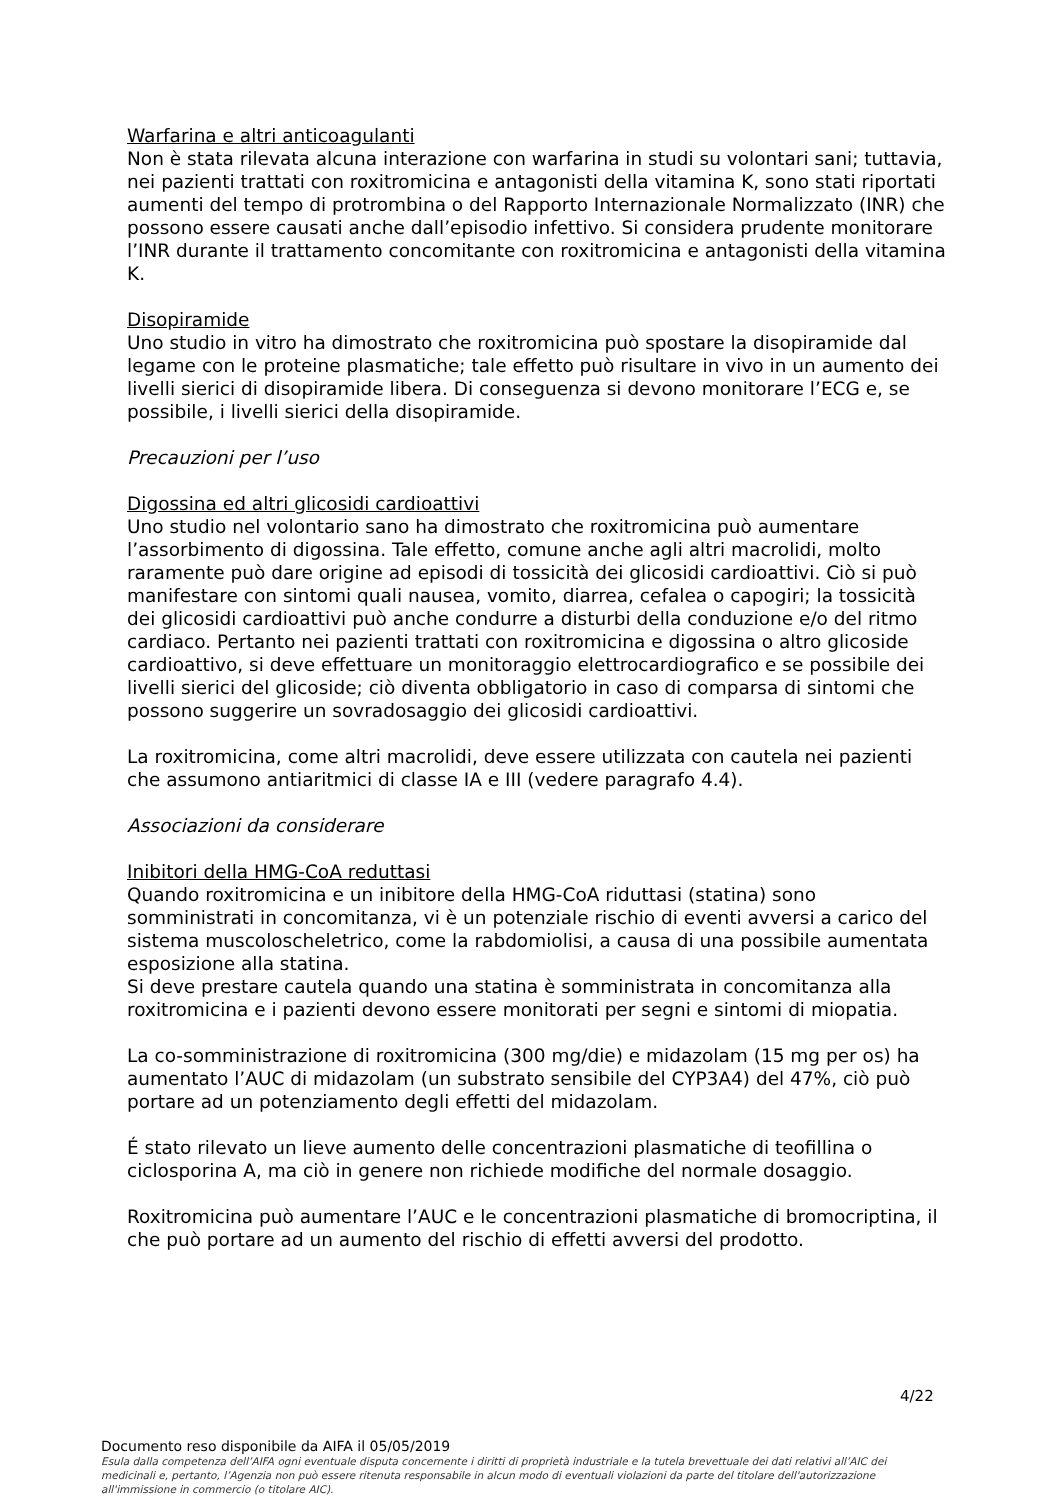Warfarina e altri anticoagulanti
Non è stata rilevata alcuna interazione con warfarina in studi su volontari sani; tuttavia, nei pazienti trattati con roxitromicina e antagonisti della vitamina K, sono stati riportati aumenti del tempo di protrombina o del Rapporto Internazionale Normalizzato (INR) che possono essere causati anche dall’episodio infettivo. Si considera prudente monitorare l’INR durante il trattamento concomitante con roxitromicina e antagonisti della vitamina K.
Disopiramide
Uno studio in vitro ha dimostrato che roxitromicina può spostare la disopiramide dal legame con le proteine plasmatiche; tale effetto può risultare in vivo in un aumento dei livelli sierici di disopiramide libera. Di conseguenza si devono monitorare l’ECG e, se possibile, i livelli sierici della disopiramide.
Precauzioni per l’uso
Digossina ed altri glicosidi cardioattivi
Uno studio nel volontario sano ha dimostrato che roxitromicina può aumentare l’assorbimento di digossina. Tale effetto, comune anche agli altri macrolidi, molto raramente può dare origine ad episodi di tossicità dei glicosidi cardioattivi. Ciò si può manifestare con sintomi quali nausea, vomito, diarrea, cefalea o capogiri; la tossicità dei glicosidi cardioattivi può anche condurre a disturbi della conduzione e/o del ritmo cardiaco. Pertanto nei pazienti trattati con roxitromicina e digossina o altro glicoside cardioattivo, si deve effettuare un monitoraggio elettrocardiografico e se possibile dei livelli sierici del glicoside; ciò diventa obbligatorio in caso di comparsa di sintomi che possono suggerire un sovradosaggio dei glicosidi cardioattivi.
La roxitromicina, come altri macrolidi, deve essere utilizzata con cautela nei pazienti che assumono antiaritmici di classe IA e III (vedere paragrafo 4.4).
Associazioni da considerare
Inibitori della HMG-CoA reduttasi
Quando roxitromicina e un inibitore della HMG-CoA riduttasi (statina) sono somministrati in concomitanza, vi è un potenziale rischio di eventi avversi a carico del sistema muscoloscheletrico, come la rabdomiolisi, a causa di una possibile aumentata esposizione alla statina.
Si deve prestare cautela quando una statina è somministrata in concomitanza alla roxitromicina e i pazienti devono essere monitorati per segni e sintomi di miopatia.
La co-somministrazione di roxitromicina (300 mg/die) e midazolam (15 mg per os) ha aumentato l’AUC di midazolam (un substrato sensibile del CYP3A4) del 47%, ciò può portare ad un potenziamento degli effetti del midazolam.
É stato rilevato un lieve aumento delle concentrazioni plasmatiche di teofillina o ciclosporina A, ma ciò in genere non richiede modifiche del normale dosaggio.
Roxitromicina può aumentare l’AUC e le concentrazioni plasmatiche di bromocriptina, il che può portare ad un aumento del rischio di effetti avversi del prodotto.
4/22
Documento reso disponibile da AIFA il 05/05/2019
Esula dalla competenza dell’AIFA ogni eventuale disputa concernente i diritti di proprietà industriale e la tutela brevettuale dei dati relativi all’AIC dei medicinali e, pertanto, l’Agenzia non può essere ritenuta responsabile in alcun modo di eventuali violazioni da parte del titolare dell'autorizzazione all'immissione in commercio (o titolare AIC).